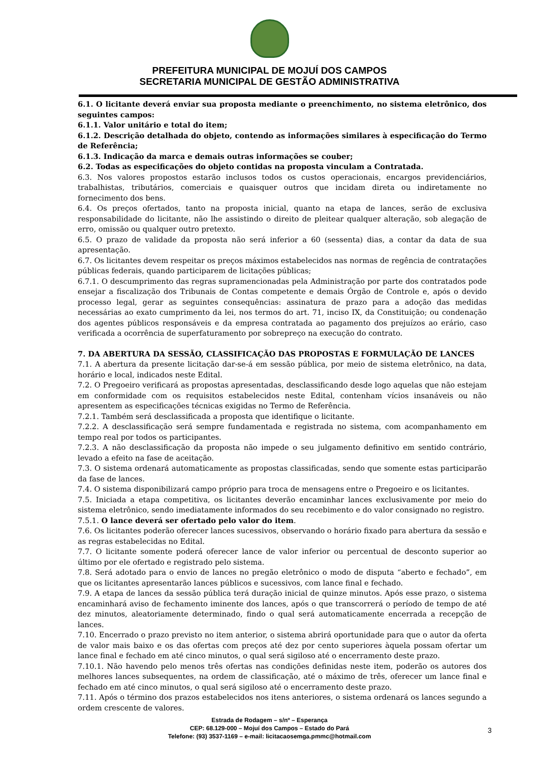PREFEITURA MUNICIPAL DE MOJUÍ DOS CAMPOS
SECRETARIA MUNICIPAL DE GESTÃO ADMINISTRATIVA
6.1. O licitante deverá enviar sua proposta mediante o preenchimento, no sistema eletrônico, dos seguintes campos:
6.1.1. Valor unitário e total do item;
6.1.2. Descrição detalhada do objeto, contendo as informações similares à especificação do Termo de Referência;
6.1.3. Indicação da marca e demais outras informações se couber;
6.2. Todas as especificações do objeto contidas na proposta vinculam a Contratada.
6.3. Nos valores propostos estarão inclusos todos os custos operacionais, encargos previdenciários, trabalhistas, tributários, comerciais e quaisquer outros que incidam direta ou indiretamente no fornecimento dos bens.
6.4. Os preços ofertados, tanto na proposta inicial, quanto na etapa de lances, serão de exclusiva responsabilidade do licitante, não lhe assistindo o direito de pleitear qualquer alteração, sob alegação de erro, omissão ou qualquer outro pretexto.
6.5. O prazo de validade da proposta não será inferior a 60 (sessenta) dias, a contar da data de sua apresentação.
6.7. Os licitantes devem respeitar os preços máximos estabelecidos nas normas de regência de contratações públicas federais, quando participarem de licitações públicas;
6.7.1. O descumprimento das regras supramencionadas pela Administração por parte dos contratados pode ensejar a fiscalização dos Tribunais de Contas competente e demais Órgão de Controle e, após o devido processo legal, gerar as seguintes consequências: assinatura de prazo para a adoção das medidas necessárias ao exato cumprimento da lei, nos termos do art. 71, inciso IX, da Constituição; ou condenação dos agentes públicos responsáveis e da empresa contratada ao pagamento dos prejuízos ao erário, caso verificada a ocorrência de superfaturamento por sobrepreço na execução do contrato.
7. DA ABERTURA DA SESSÃO, CLASSIFICAÇÃO DAS PROPOSTAS E FORMULAÇÃO DE LANCES
7.1. A abertura da presente licitação dar-se-á em sessão pública, por meio de sistema eletrônico, na data, horário e local, indicados neste Edital.
7.2. O Pregoeiro verificará as propostas apresentadas, desclassificando desde logo aquelas que não estejam em conformidade com os requisitos estabelecidos neste Edital, contenham vícios insanáveis ou não apresentem as especificações técnicas exigidas no Termo de Referência.
7.2.1. Também será desclassificada a proposta que identifique o licitante.
7.2.2. A desclassificação será sempre fundamentada e registrada no sistema, com acompanhamento em tempo real por todos os participantes.
7.2.3. A não desclassificação da proposta não impede o seu julgamento definitivo em sentido contrário, levado a efeito na fase de aceitação.
7.3. O sistema ordenará automaticamente as propostas classificadas, sendo que somente estas participarão da fase de lances.
7.4. O sistema disponibilizará campo próprio para troca de mensagens entre o Pregoeiro e os licitantes.
7.5. Iniciada a etapa competitiva, os licitantes deverão encaminhar lances exclusivamente por meio do sistema eletrônico, sendo imediatamente informados do seu recebimento e do valor consignado no registro.
7.5.1. O lance deverá ser ofertado pelo valor do item.
7.6. Os licitantes poderão oferecer lances sucessivos, observando o horário fixado para abertura da sessão e as regras estabelecidas no Edital.
7.7. O licitante somente poderá oferecer lance de valor inferior ou percentual de desconto superior ao último por ele ofertado e registrado pelo sistema.
7.8. Será adotado para o envio de lances no pregão eletrônico o modo de disputa “aberto e fechado”, em que os licitantes apresentarão lances públicos e sucessivos, com lance final e fechado.
7.9. A etapa de lances da sessão pública terá duração inicial de quinze minutos. Após esse prazo, o sistema encaminhará aviso de fechamento iminente dos lances, após o que transcorrerá o período de tempo de até dez minutos, aleatoriamente determinado, findo o qual será automaticamente encerrada a recepção de lances.
7.10. Encerrado o prazo previsto no item anterior, o sistema abrirá oportunidade para que o autor da oferta de valor mais baixo e os das ofertas com preços até dez por cento superiores àquela possam ofertar um lance final e fechado em até cinco minutos, o qual será sigiloso até o encerramento deste prazo.
7.10.1. Não havendo pelo menos três ofertas nas condições definidas neste item, poderão os autores dos melhores lances subsequentes, na ordem de classificação, até o máximo de três, oferecer um lance final e fechado em até cinco minutos, o qual será sigiloso até o encerramento deste prazo.
7.11. Após o término dos prazos estabelecidos nos itens anteriores, o sistema ordenará os lances segundo a ordem crescente de valores.
Estrada de Rodagem – s/nº – Esperança
CEP: 68.129-000 – Mojuí dos Campos – Estado do Pará
Telefone: (93) 3537-1169 – e-mail: licitacaosemga.pmmc@hotmail.com
3